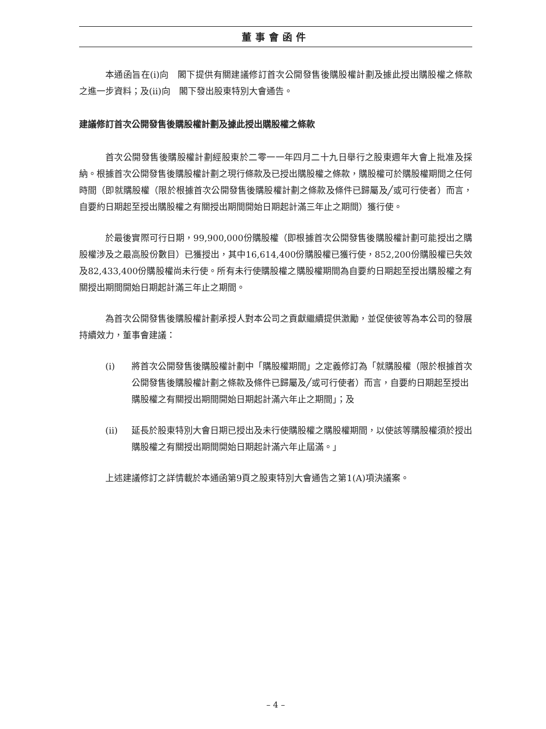董事會函件
本通函旨在(i)向　閣下提供有關建議修訂首次公開發售後購股權計劃及據此授出購股權之條款之進一步資料；及(ii)向　閣下發出股東特別大會通告。
建議修訂首次公開發售後購股權計劃及據此授出購股權之條款
首次公開發售後購股權計劃經股東於二零一一年四月二十九日舉行之股東週年大會上批准及採納。根據首次公開發售後購股權計劃之現行條款及已授出購股權之條款，購股權可於購股權期間之任何時間（即就購股權（限於根據首次公開發售後購股權計劃之條款及條件已歸屬及╱或可行使者）而言，自要約日期起至授出購股權之有關授出期間開始日期起計滿三年止之期間）獲行使。
於最後實際可行日期，99,900,000份購股權（即根據首次公開發售後購股權計劃可能授出之購股權涉及之最高股份數目）已獲授出，其中16,614,400份購股權已獲行使，852,200份購股權已失效及82,433,400份購股權尚未行使。所有未行使購股權之購股權期間為自要約日期起至授出購股權之有關授出期間開始日期起計滿三年止之期間。
為首次公開發售後購股權計劃承授人對本公司之貢獻繼續提供激勵，並促使彼等為本公司的發展持續效力，董事會建議：
(i) 將首次公開發售後購股權計劃中「購股權期間」之定義修訂為「就購股權（限於根據首次公開發售後購股權計劃之條款及條件已歸屬及╱或可行使者）而言，自要約日期起至授出購股權之有關授出期間開始日期起計滿六年止之期間」；及
(ii) 延長於股東特別大會日期已授出及未行使購股權之購股權期間，以使該等購股權須於授出購股權之有關授出期間開始日期起計滿六年止屆滿。」
上述建議修訂之詳情載於本通函第9頁之股東特別大會通告之第1(A)項決議案。
– 4 –